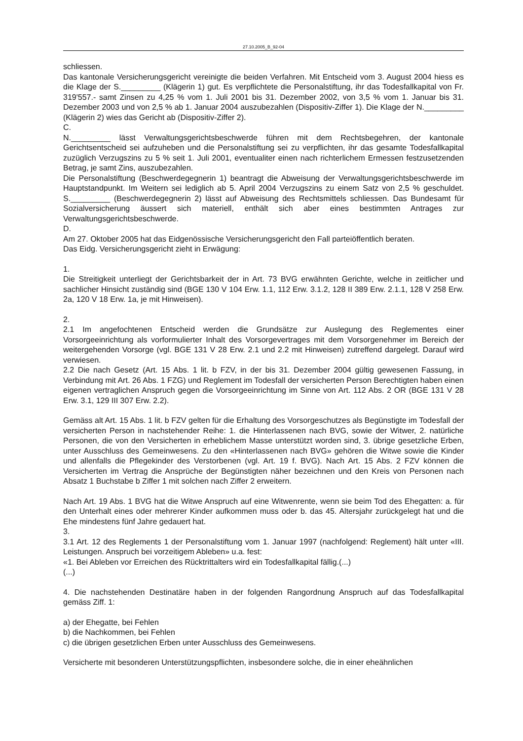27.10.2005_B_92-04
schliessen.
Das kantonale Versicherungsgericht vereinigte die beiden Verfahren. Mit Entscheid vom 3. August 2004 hiess es die Klage der S._________ (Klägerin 1) gut. Es verpflichtete die Personalstiftung, ihr das Todesfallkapital von Fr. 319'557.- samt Zinsen zu 4,25 % vom 1. Juli 2001 bis 31. Dezember 2002, von 3,5 % vom 1. Januar bis 31. Dezember 2003 und von 2,5 % ab 1. Januar 2004 auszubezahlen (Dispositiv-Ziffer 1). Die Klage der N._________ (Klägerin 2) wies das Gericht ab (Dispositiv-Ziffer 2).
C.
N._________ lässt Verwaltungsgerichtsbeschwerde führen mit dem Rechtsbegehren, der kantonale Gerichtsentscheid sei aufzuheben und die Personalstiftung sei zu verpflichten, ihr das gesamte Todesfallkapital zuzüglich Verzugszins zu 5 % seit 1. Juli 2001, eventualiter einen nach richterlichem Ermessen festzusetzenden Betrag, je samt Zins, auszubezahlen.
Die Personalstiftung (Beschwerdegegnerin 1) beantragt die Abweisung der Verwaltungsgerichtsbeschwerde im Hauptstandpunkt. Im Weitern sei lediglich ab 5. April 2004 Verzugszins zu einem Satz von 2,5 % geschuldet. S._________ (Beschwerdegegnerin 2) lässt auf Abweisung des Rechtsmittels schliessen. Das Bundesamt für Sozialversicherung äussert sich materiell, enthält sich aber eines bestimmten Antrages zur Verwaltungsgerichtsbeschwerde.
D.
Am 27. Oktober 2005 hat das Eidgenössische Versicherungsgericht den Fall parteiöffentlich beraten.
Das Eidg. Versicherungsgericht zieht in Erwägung:
1.
Die Streitigkeit unterliegt der Gerichtsbarkeit der in Art. 73 BVG erwähnten Gerichte, welche in zeitlicher und sachlicher Hinsicht zuständig sind (BGE 130 V 104 Erw. 1.1, 112 Erw. 3.1.2, 128 II 389 Erw. 2.1.1, 128 V 258 Erw. 2a, 120 V 18 Erw. 1a, je mit Hinweisen).
2.
2.1 Im angefochtenen Entscheid werden die Grundsätze zur Auslegung des Reglementes einer Vorsorgeeinrichtung als vorformulierter Inhalt des Vorsorgevertrages mit dem Vorsorgenehmer im Bereich der weitergehenden Vorsorge (vgl. BGE 131 V 28 Erw. 2.1 und 2.2 mit Hinweisen) zutreffend dargelegt. Darauf wird verwiesen.
2.2 Die nach Gesetz (Art. 15 Abs. 1 lit. b FZV, in der bis 31. Dezember 2004 gültig gewesenen Fassung, in Verbindung mit Art. 26 Abs. 1 FZG) und Reglement im Todesfall der versicherten Person Berechtigten haben einen eigenen vertraglichen Anspruch gegen die Vorsorgeeinrichtung im Sinne von Art. 112 Abs. 2 OR (BGE 131 V 28 Erw. 3.1, 129 III 307 Erw. 2.2).
Gemäss alt Art. 15 Abs. 1 lit. b FZV gelten für die Erhaltung des Vorsorgeschutzes als Begünstigte im Todesfall der versicherten Person in nachstehender Reihe: 1. die Hinterlassenen nach BVG, sowie der Witwer, 2. natürliche Personen, die von den Versicherten in erheblichem Masse unterstützt worden sind, 3. übrige gesetzliche Erben, unter Ausschluss des Gemeinwesens. Zu den «Hinterlassenen nach BVG» gehören die Witwe sowie die Kinder und allenfalls die Pflegekinder des Verstorbenen (vgl. Art. 19 f. BVG). Nach Art. 15 Abs. 2 FZV können die Versicherten im Vertrag die Ansprüche der Begünstigten näher bezeichnen und den Kreis von Personen nach Absatz 1 Buchstabe b Ziffer 1 mit solchen nach Ziffer 2 erweitern.
Nach Art. 19 Abs. 1 BVG hat die Witwe Anspruch auf eine Witwenrente, wenn sie beim Tod des Ehegatten: a. für den Unterhalt eines oder mehrerer Kinder aufkommen muss oder b. das 45. Altersjahr zurückgelegt hat und die Ehe mindestens fünf Jahre gedauert hat.
3.
3.1 Art. 12 des Reglements 1 der Personalstiftung vom 1. Januar 1997 (nachfolgend: Reglement) hält unter «III. Leistungen. Anspruch bei vorzeitigem Ableben» u.a. fest:
«1. Bei Ableben vor Erreichen des Rücktrittalters wird ein Todesfallkapital fällig.(...)
(...)
4. Die nachstehenden Destinatäre haben in der folgenden Rangordnung Anspruch auf das Todesfallkapital gemäss Ziff. 1:
a) der Ehegatte, bei Fehlen
b) die Nachkommen, bei Fehlen
c) die übrigen gesetzlichen Erben unter Ausschluss des Gemeinwesens.
Versicherte mit besonderen Unterstützungspflichten, insbesondere solche, die in einer eheähnlichen